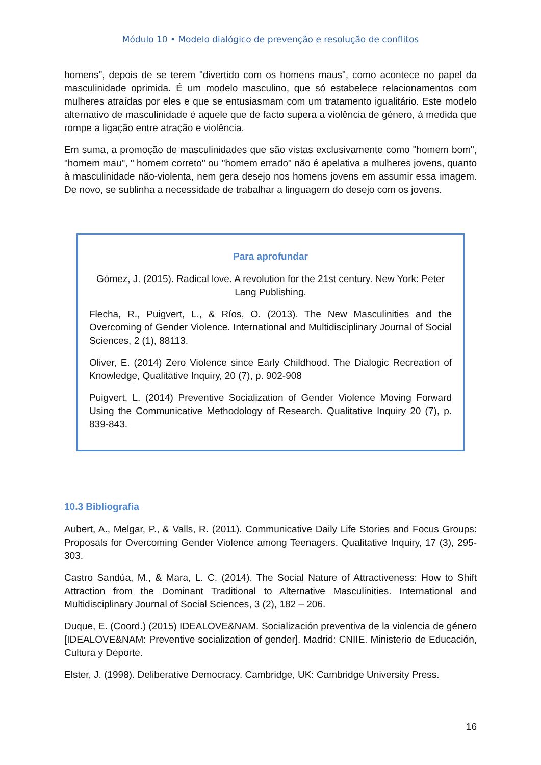Módulo 10 • Modelo dialógico de prevenção e resolução de conflitos
homens", depois de se terem "divertido com os homens maus", como acontece no papel da masculinidade oprimida. É um modelo masculino, que só estabelece relacionamentos com mulheres atraídas por eles e que se entusiasmam com um tratamento igualitário. Este modelo alternativo de masculinidade é aquele que de facto supera a violência de género, à medida que rompe a ligação entre atração e violência.
Em suma, a promoção de masculinidades que são vistas exclusivamente como "homem bom", "homem mau", " homem correto" ou "homem errado" não é apelativa a mulheres jovens, quanto à masculinidade não-violenta, nem gera desejo nos homens jovens em assumir essa imagem. De novo, se sublinha a necessidade de trabalhar a linguagem do desejo com os jovens.
Para aprofundar
Gómez, J. (2015). Radical love. A revolution for the 21st century. New York: Peter Lang Publishing.
Flecha, R., Puigvert, L., & Ríos, O. (2013). The New Masculinities and the Overcoming of Gender Violence. International and Multidisciplinary Journal of Social Sciences, 2 (1), 88113.
Oliver, E. (2014) Zero Violence since Early Childhood. The Dialogic Recreation of Knowledge, Qualitative Inquiry, 20 (7), p. 902-908
Puigvert, L. (2014) Preventive Socialization of Gender Violence Moving Forward Using the Communicative Methodology of Research. Qualitative Inquiry 20 (7), p. 839-843.
10.3 Bibliografia
Aubert, A., Melgar, P., & Valls, R. (2011). Communicative Daily Life Stories and Focus Groups: Proposals for Overcoming Gender Violence among Teenagers. Qualitative Inquiry, 17 (3), 295-303.
Castro Sandúa, M., & Mara, L. C. (2014). The Social Nature of Attractiveness: How to Shift Attraction from the Dominant Traditional to Alternative Masculinities. International and Multidisciplinary Journal of Social Sciences, 3 (2), 182 – 206.
Duque, E. (Coord.) (2015) IDEALOVE&NAM. Socialización preventiva de la violencia de género [IDEALOVE&NAM: Preventive socialization of gender]. Madrid: CNIIE. Ministerio de Educación, Cultura y Deporte.
Elster, J. (1998). Deliberative Democracy. Cambridge, UK: Cambridge University Press.
16